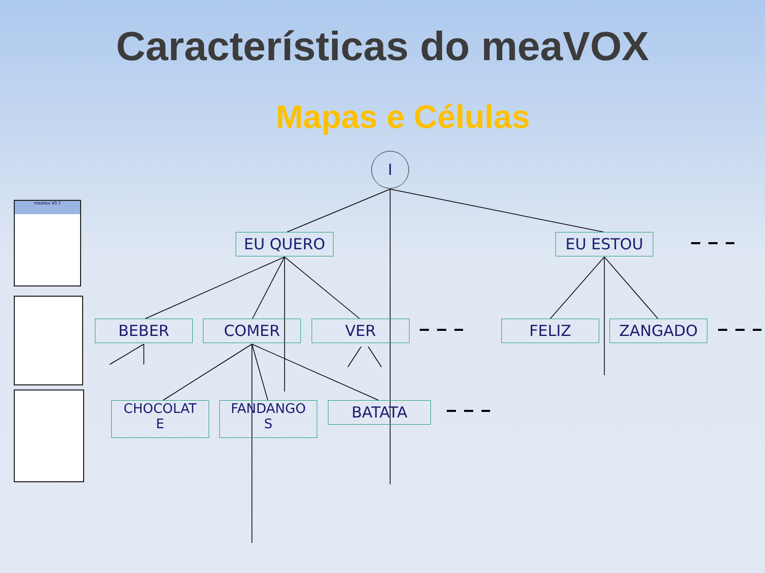Características do meaVOX
Mapas e Células
I
EU QUERO EU ESTOU
BEBER COMER VER FELIZ ZANGADO
CHOCOLAT
E
FANDANGO
S
BATATA
meaVox V0.7